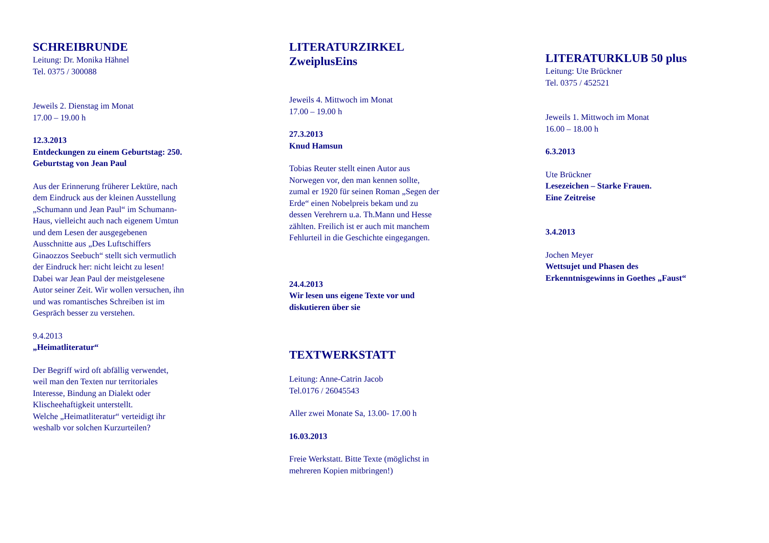SCHREIBRUNDE
Leitung: Dr. Monika Hähnel
Tel. 0375 / 300088
Jeweils 2. Dienstag im Monat
17.00 – 19.00 h
12.3.2013
Entdeckungen zu einem Geburtstag: 250.
Geburtstag von Jean Paul
Aus der Erinnerung früherer Lektüre, nach
dem Eindruck aus der kleinen Ausstellung
„Schumann und Jean Paul“ im Schumann-
Haus, vielleicht auch nach eigenem Umtun
und dem Lesen der ausgegebenen
Ausschnitte aus „Des Luftschiffers
Ginaozzos Seebuch“ stellt sich vermutlich
der Eindruck her: nicht leicht zu lesen!
Dabei war Jean Paul der meistgelesene
Autor seiner Zeit. Wir wollen versuchen, ihn
und was romantisches Schreiben ist im
Gespräch besser zu verstehen.
9.4.2013
„Heimatliteratur“
Der Begriff wird oft abfällig verwendet,
weil man den Texten nur territoriales
Interesse, Bindung an Dialekt oder
Klischeehaftigkeit unterstellt.
Welche „Heimatliteratur“ verteidigt ihr
weshalb vor solchen Kurzurteilen?
LITERATURZIRKEL
ZweiplusEins
Jeweils 4. Mittwoch im Monat
17.00 – 19.00 h
27.3.2013
Knud Hamsun
Tobias Reuter stellt einen Autor aus
Norwegen vor, den man kennen sollte,
zumal er 1920 für seinen Roman „Segen der
Erde“ einen Nobelpreis bekam und zu
dessen Verehrern u.a. Th.Mann und Hesse
zählten. Freilich ist er auch mit manchem
Fehlurteil in die Geschichte eingegangen.
24.4.2013
Wir lesen uns eigene Texte vor und
diskutieren über sie
TEXTWERKSTATT
Leitung: Anne-Catrin Jacob
Tel.0176 / 26045543
Aller zwei Monate Sa, 13.00- 17.00 h
16.03.2013
Freie Werkstatt. Bitte Texte (möglichst in
mehreren Kopien mitbringen!)
LITERATURKLUB 50 plus
Leitung: Ute Brückner
Tel. 0375 / 452521
Jeweils 1. Mittwoch im Monat
16.00 – 18.00 h
6.3.2013
Ute Brückner
Lesezeichen – Starke Frauen.
Eine Zeitreise
3.4.2013
Jochen Meyer
Wettsujet und Phasen des
Erkenntnisgewinns in Goethes „Faust“